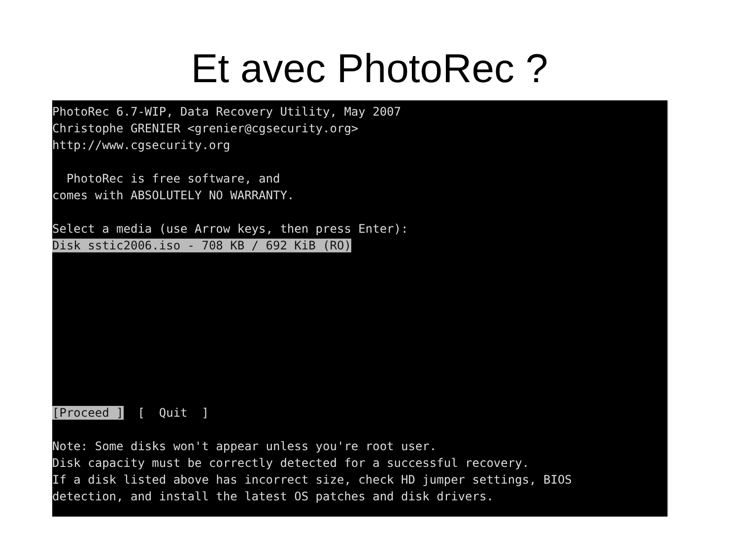Et avec PhotoRec ?
PhotoRec 6.7-WIP, Data Recovery Utility, May 2007
Christophe GRENIER <grenier@cgsecurity.org>
http://www.cgsecurity.org

  PhotoRec is free software, and
comes with ABSOLUTELY NO WARRANTY.

Select a media (use Arrow keys, then press Enter):
Disk sstic2006.iso - 708 KB / 692 KiB (RO)









[Proceed ]  [  Quit  ]

Note: Some disks won't appear unless you're root user.
Disk capacity must be correctly detected for a successful recovery.
If a disk listed above has incorrect size, check HD jumper settings, BIOS
detection, and install the latest OS patches and disk drivers.